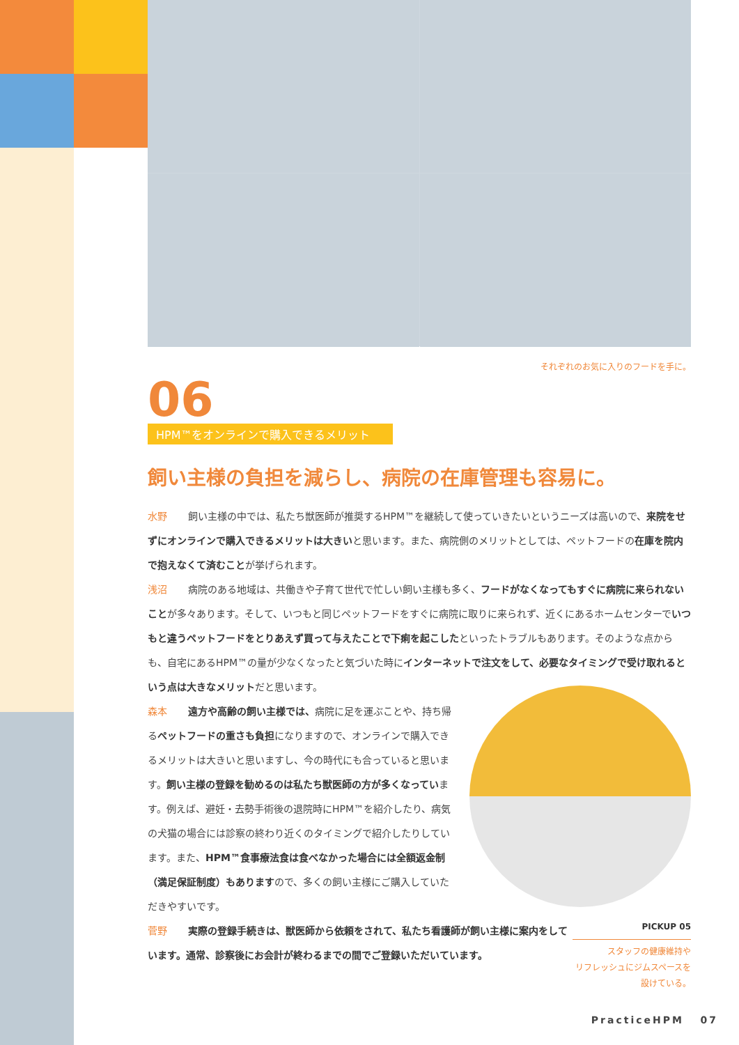それぞれのお気に入りのフードを手に。
06
HPM™をオンラインで購入できるメリット
飼い主様の負担を減らし、病院の在庫管理も容易に。
水野 飼い主様の中では、私たち獣医師が推奨するHPM™を継続して使っていきたいというニーズは高いので、来院をせずにオンラインで購入できるメリットは大きいと思います。また、病院側のメリットとしては、ペットフードの在庫を院内で抱えなくて済むことが挙げられます。
浅沼 病院のある地域は、共働きや子育て世代で忙しい飼い主様も多く、フードがなくなってもすぐに病院に来られないことが多々あります。そして、いつもと同じペットフードをすぐに病院に取りに来られず、近くにあるホームセンターでいつもと違うペットフードをとりあえず買って与えたことで下痢を起こしたといったトラブルもあります。そのような点からも、自宅にあるHPM™の量が少なくなったと気づいた時にインターネットで注文をして、必要なタイミングで受け取れるという点は大きなメリットだと思います。
森本 遠方や高齢の飼い主様では、病院に足を運ぶことや、持ち帰るペットフードの重さも負担になりますので、オンラインで購入できるメリットは大きいと思いますし、今の時代にも合っていると思います。飼い主様の登録を勧めるのは私たち獣医師の方が多くなっています。例えば、避妊・去勢手術後の退院時にHPM™を紹介したり、病気の犬猫の場合には診察の終わり近くのタイミングで紹介したりしています。また、HPM™食事療法食は食べなかった場合には全額返金制（満足保証制度）もありますので、多くの飼い主様にご購入していただきやすいです。
PICKUP 05
スタッフの健康維持や
リフレッシュにジムスペースを
設けている。
菅野 実際の登録手続きは、獣医師から依頼をされて、私たち看護師が飼い主様に案内をしています。通常、診察後にお会計が終わるまでの間でご登録いただいています。
PracticeHPM 07